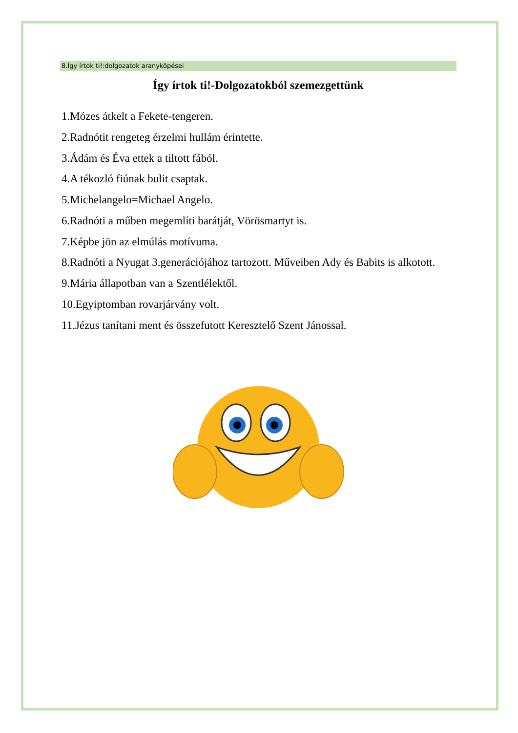8.Így írtok ti!:dolgozatok aranyköpései
Így írtok ti!-Dolgozatokból szemezgettünk
1.Mózes átkelt a Fekete-tengeren.
2.Radnótit rengeteg érzelmi hullám érintette.
3.Ádám és Éva ettek a tiltott fából.
4.A tékozló fiúnak bulit csaptak.
5.Michelangelo=Michael Angelo.
6.Radnóti a műben megemlíti barátját, Vörösmartyt is.
7.Képbe jön az elmúlás motívuma.
8.Radnóti a Nyugat 3.generációjához tartozott. Műveiben Ady és Babits is alkotott.
9.Mária állapotban van a Szentlélektől.
10.Egyiptomban rovarjárvány volt.
11.Jézus tanítani ment és összefutott Keresztelő Szent Jánossal.